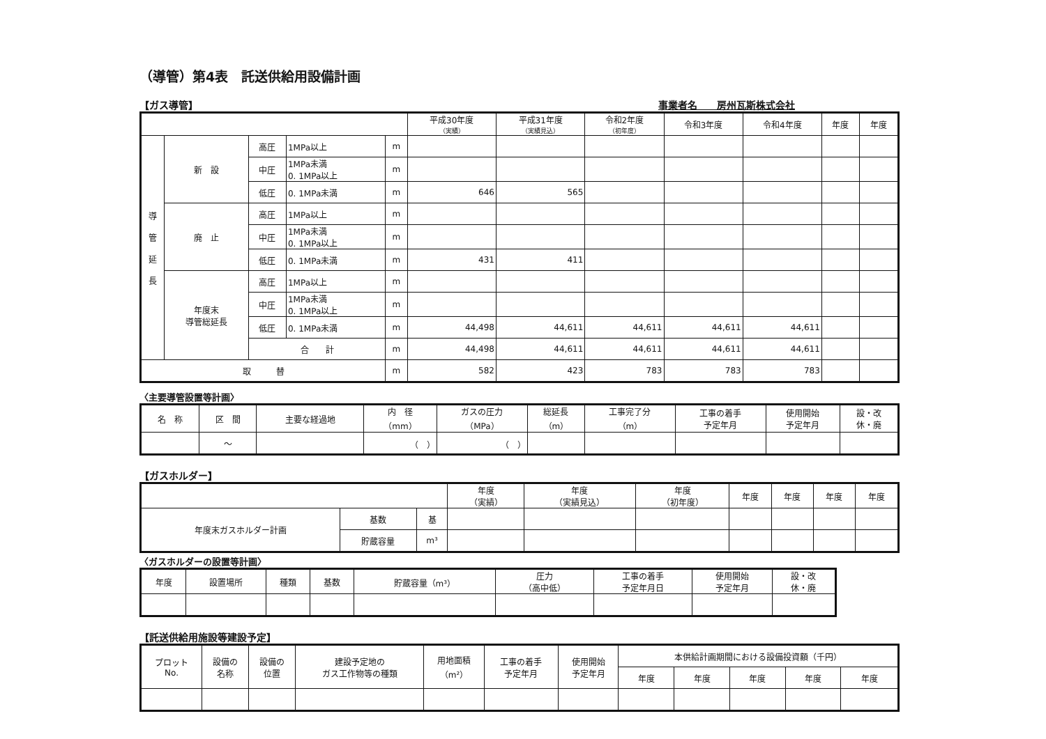（導管）第4表　託送供給用設備計画
【ガス導管】 事業者名　　房州瓦斯株式会社
| | | | | | 平成30年度 （実績） | 平成31年度 （実績見込） | 令和2年度 （初年度） | 令和3年度 | 令和4年度 | 年度 | 年度 |
| --- | --- | --- | --- | --- | --- | --- | --- | --- | --- | --- | --- |
| 導 管 延 長 | 新 設 | 高圧 | 1MPa以上 | m | | | | | | | |
| | | 中圧 | 1MPa未満 0. 1MPa以上 | m | | | | | | | |
| | | 低圧 | 0. 1MPa未満 | m | 646 | 565 | | | | | |
| | 廃 止 | 高圧 | 1MPa以上 | m | | | | | | | |
| | | 中圧 | 1MPa未満 0. 1MPa以上 | m | | | | | | | |
| | | 低圧 | 0. 1MPa未満 | m | 431 | 411 | | | | | |
| | 年度末 導管総延長 | 高圧 | 1MPa以上 | m | | | | | | | |
| | | 中圧 | 1MPa未満 0. 1MPa以上 | m | | | | | | | |
| | | 低圧 | 0. 1MPa未満 | m | 44,498 | 44,611 | 44,611 | 44,611 | 44,611 | | |
| | | 合 計 | | m | 44,498 | 44,611 | 44,611 | 44,611 | 44,611 | | |
| 取 替 | | | | m | 582 | 423 | 783 | 783 | 783 | | |
〈主要導管設置等計画〉
| 名 称 | 区 間 | 主要な経過地 | 内 径 （mm） | ガスの圧力 （MPa） | 総延長 （m） | 工事完了分 （m） | 工事の着手 予定年月 | 使用開始 予定年月 | 設・改 休・廃 |
| --- | --- | --- | --- | --- | --- | --- | --- | --- | --- |
| | ～ | | （ ） | （ ） | | | | | |
【ガスホルダー】
| | | | 年度 （実績） | 年度 （実績見込） | 年度 （初年度） | 年度 | 年度 | 年度 | 年度 |
| --- | --- | --- | --- | --- | --- | --- | --- | --- | --- |
| 年度末ガスホルダー計画 | 基数 | 基 | | | | | | | |
| | 貯蔵容量 | m³ | | | | | | | |
〈ガスホルダーの設置等計画〉
| 年度 | 設置場所 | 種類 | 基数 | 貯蔵容量（m³） | 圧力 （高中低） | 工事の着手 予定年月日 | 使用開始 予定年月 | 設・改 休・廃 |
| --- | --- | --- | --- | --- | --- | --- | --- | --- |
【託送供給用施設等建設予定】
| プロット No. | 設備の 名称 | 設備の 位置 | 建設予定地の ガス工作物等の種類 | 用地面積 （m²） | 工事の着手 予定年月 | 使用開始 予定年月 | 本供給計画期間における設備投資額（千円） | | | | |
| --- | --- | --- | --- | --- | --- | --- | --- | --- | --- | --- | --- |
| | | | | | | | 年度 | 年度 | 年度 | 年度 | 年度 |